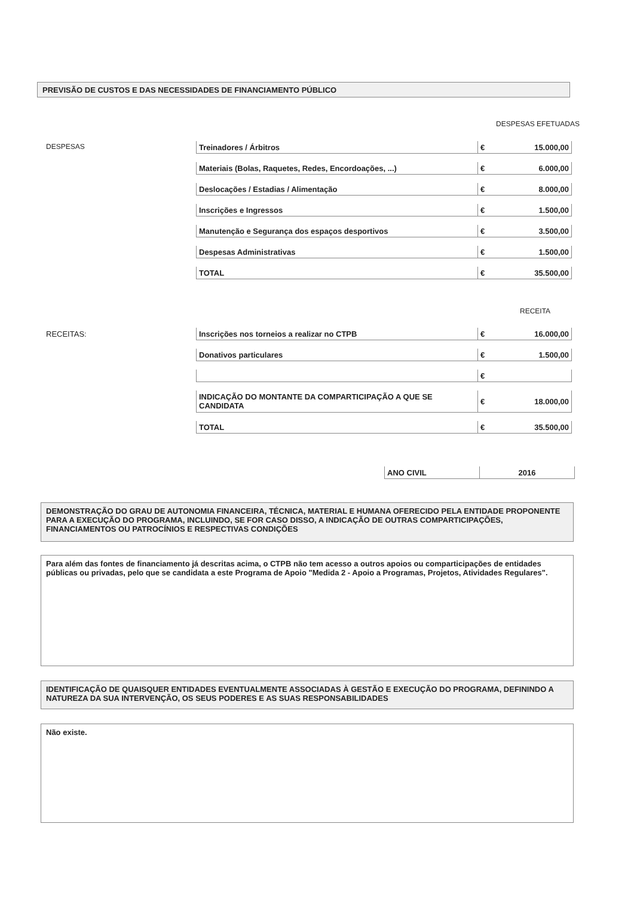PREVISÃO DE CUSTOS E DAS NECESSIDADES DE FINANCIAMENTO PÚBLICO
DESPESAS EFETUADAS
DESPESAS
| Treinadores / Árbitros | € | 15.000,00 |
| Materiais (Bolas, Raquetes, Redes, Encordoações, ...) | € | 6.000,00 |
| Deslocações / Estadias / Alimentação | € | 8.000,00 |
| Inscrições e Ingressos | € | 1.500,00 |
| Manutenção e Segurança dos espaços desportivos | € | 3.500,00 |
| Despesas Administrativas | € | 1.500,00 |
| TOTAL | € | 35.500,00 |
RECEITA
RECEITAS:
| Inscrições nos torneios a realizar no CTPB | € | 16.000,00 |
| Donativos particulares | € | 1.500,00 |
| | € | |
| INDICAÇÃO DO MONTANTE DA COMPARTICIPAÇÃO A QUE SE CANDIDATA | € | 18.000,00 |
| TOTAL | € | 35.500,00 |
| ANO CIVIL | 2016 |
DEMONSTRAÇÃO DO GRAU DE AUTONOMIA FINANCEIRA, TÉCNICA, MATERIAL E HUMANA OFERECIDO PELA ENTIDADE PROPONENTE PARA A EXECUÇÃO DO PROGRAMA, INCLUINDO, SE FOR CASO DISSO, A INDICAÇÃO DE OUTRAS COMPARTICIPAÇÕES, FINANCIAMENTOS OU PATROCÍNIOS E RESPECTIVAS CONDIÇÕES
Para além das fontes de financiamento já descritas acima, o CTPB não tem acesso a outros apoios ou comparticipações de entidades públicas ou privadas, pelo que se candidata a este Programa de Apoio "Medida 2 - Apoio a Programas, Projetos, Atividades Regulares".
IDENTIFICAÇÃO DE QUAISQUER ENTIDADES EVENTUALMENTE ASSOCIADAS À GESTÃO E EXECUÇÃO DO PROGRAMA, DEFININDO A NATUREZA DA SUA INTERVENÇÃO, OS SEUS PODERES E AS SUAS RESPONSABILIDADES
Não existe.